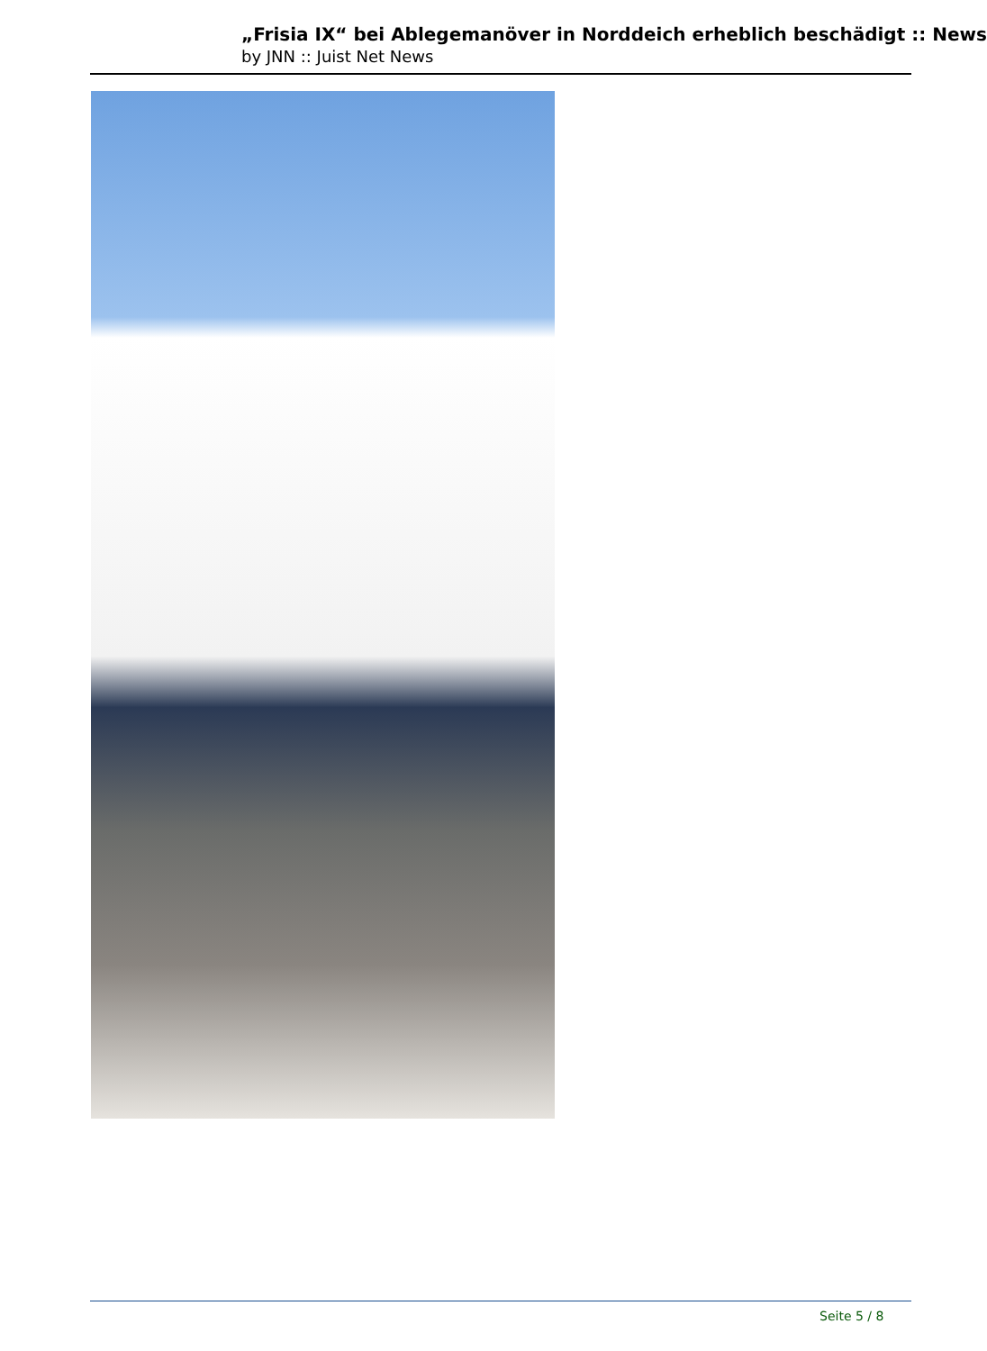„Frisia IX“ bei Ablegemanöver in Norddeich erheblich beschädigt :: News
by JNN :: Juist Net News
Seite 5 / 8